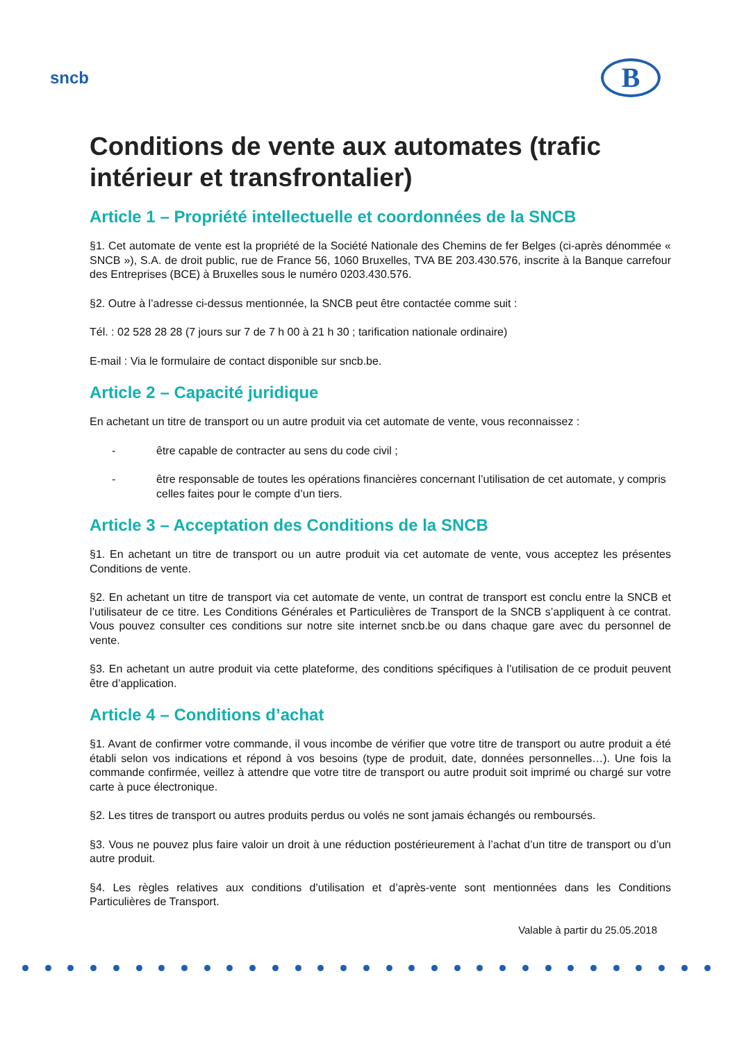sncb
B
Conditions de vente aux automates (trafic intérieur et transfrontalier)
Article 1 – Propriété intellectuelle et coordonnées de la SNCB
§1. Cet automate de vente est la propriété de la Société Nationale des Chemins de fer Belges (ci-après dénommée « SNCB »), S.A. de droit public, rue de France 56, 1060 Bruxelles, TVA BE 203.430.576, inscrite à la Banque carrefour des Entreprises (BCE) à Bruxelles sous le numéro 0203.430.576.
§2. Outre à l’adresse ci-dessus mentionnée, la SNCB peut être contactée comme suit :
Tél. : 02 528 28 28 (7 jours sur 7 de 7 h 00 à 21 h 30 ; tarification nationale ordinaire)
E-mail : Via le formulaire de contact disponible sur sncb.be.
Article 2 – Capacité juridique
En achetant un titre de transport ou un autre produit via cet automate de vente, vous reconnaissez :
- être capable de contracter au sens du code civil ;
- être responsable de toutes les opérations financières concernant l’utilisation de cet automate, y compris celles faites pour le compte d’un tiers.
Article 3 – Acceptation des Conditions de la SNCB
§1. En achetant un titre de transport ou un autre produit via cet automate de vente, vous acceptez les présentes Conditions de vente.
§2. En achetant un titre de transport via cet automate de vente, un contrat de transport est conclu entre la SNCB et l’utilisateur de ce titre. Les Conditions Générales et Particulières de Transport de la SNCB s’appliquent à ce contrat. Vous pouvez consulter ces conditions sur notre site internet sncb.be ou dans chaque gare avec du personnel de vente.
§3. En achetant un autre produit via cette plateforme, des conditions spécifiques à l’utilisation de ce produit peuvent être d’application.
Article 4 – Conditions d’achat
§1. Avant de confirmer votre commande, il vous incombe de vérifier que votre titre de transport ou autre produit a été établi selon vos indications et répond à vos besoins (type de produit, date, données personnelles…). Une fois la commande confirmée, veillez à attendre que votre titre de transport ou autre produit soit imprimé ou chargé sur votre carte à puce électronique.
§2. Les titres de transport ou autres produits perdus ou volés ne sont jamais échangés ou remboursés.
§3. Vous ne pouvez plus faire valoir un droit à une réduction postérieurement à l’achat d’un titre de transport ou d’un autre produit.
§4. Les règles relatives aux conditions d’utilisation et d’après-vente sont mentionnées dans les Conditions Particulières de Transport.
Valable à partir du 25.05.2018